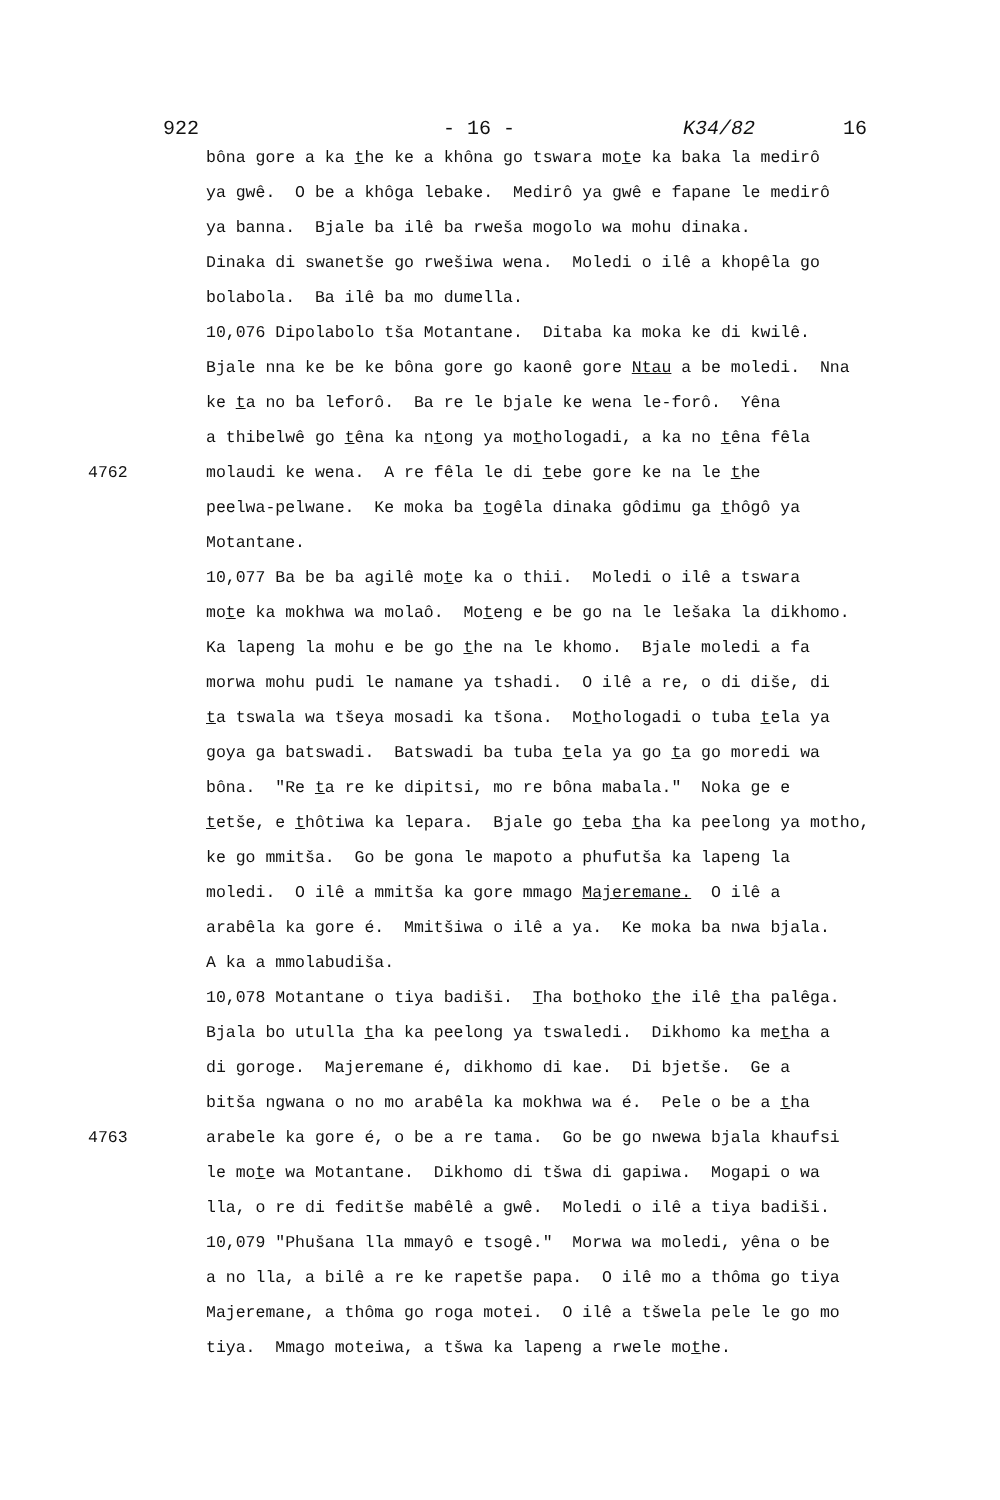922 - 16 - K34/82 16
bôna gore a ka the ke a khôna go tswara mote ka baka la medirô
ya gwê. O be a khôga lebake. Medirô ya gwê e fapane le medirô
ya banna. Bjale ba ilê ba rweša mogolo wa mohu dinaka.
Dinaka di swanetše go rwešiwa wena. Moledi o ilê a khopêla go
bolabola. Ba ilê ba mo dumella.
10,076 Dipolabolo tša Motantane. Ditaba ka moka ke di kwilê.
Bjale nna ke be ke bôna gore go kaonê gore Ntau a be moledi. Nna
ke ta no ba leforô. Ba re le bjale ke wena le-forô. Yêna
a thibelwê go têna ka ntong ya mothologadi, a ka no têna fêla
4762 molaudi ke wena. A re fêla le di tebe gore ke na le the
peelwa-pelwane. Ke moka ba togêla dinaka gôdimu ga thôgô ya
Motantane.
10,077 Ba be ba agilê mote ka o thii. Moledi o ilê a tswara
mote ka mokhwa wa molaô. Moteng e be go na le lešaka la dikhomo.
Ka lapeng la mohu e be go the na le khomo. Bjale moledi a fa
morwa mohu pudi le namane ya tshadi. O ilê a re, o di diše, di
ta tswala wa tšeya mosadi ka tšona. Mothologadi o tuba tela ya
goya ga batswadi. Batswadi ba tuba tela ya go ta go moredi wa
bôna. "Re ta re ke dipitsi, mo re bôna mabala." Noka ge e
tetše, e thôtiwa ka lepara. Bjale go teba tha ka peelong ya motho,
ke go mmitša. Go be gona le mapoto a phufutša ka lapeng la
moledi. O ilê a mmitša ka gore mmago Majeremane. O ilê a
arabêla ka gore é. Mmitšiwa o ilê a ya. Ke moka ba nwa bjala.
A ka a mmolabudiša.
10,078 Motantane o tiya badiši. Tha bothoko the ilê tha palêga.
Bjala bo utulla tha ka peelong ya tswaledi. Dikhomo ka metha a
di goroge. Majeremane é, dikhomo di kae. Di bjetše. Ge a
bitša ngwana o no mo arabêla ka mokhwa wa é. Pele o be a tha
4763 arabele ka gore é, o be a re tama. Go be go nwewa bjala khaufsi
le mote wa Motantane. Dikhomo di tšwa di gapiwa. Mogapi o wa
lla, o re di feditše mabêlê a gwê. Moledi o ilê a tiya badiši.
10,079 "Phušana lla mmayô e tsogê." Morwa wa moledi, yêna o be
a no lla, a bilê a re ke rapetše papa. O ilê mo a thôma go tiya
Majeremane, a thôma go roga motei. O ilê a tšwela pele le go mo
tiya. Mmago moteiwa, a tšwa ka lapeng a rwele mothe.